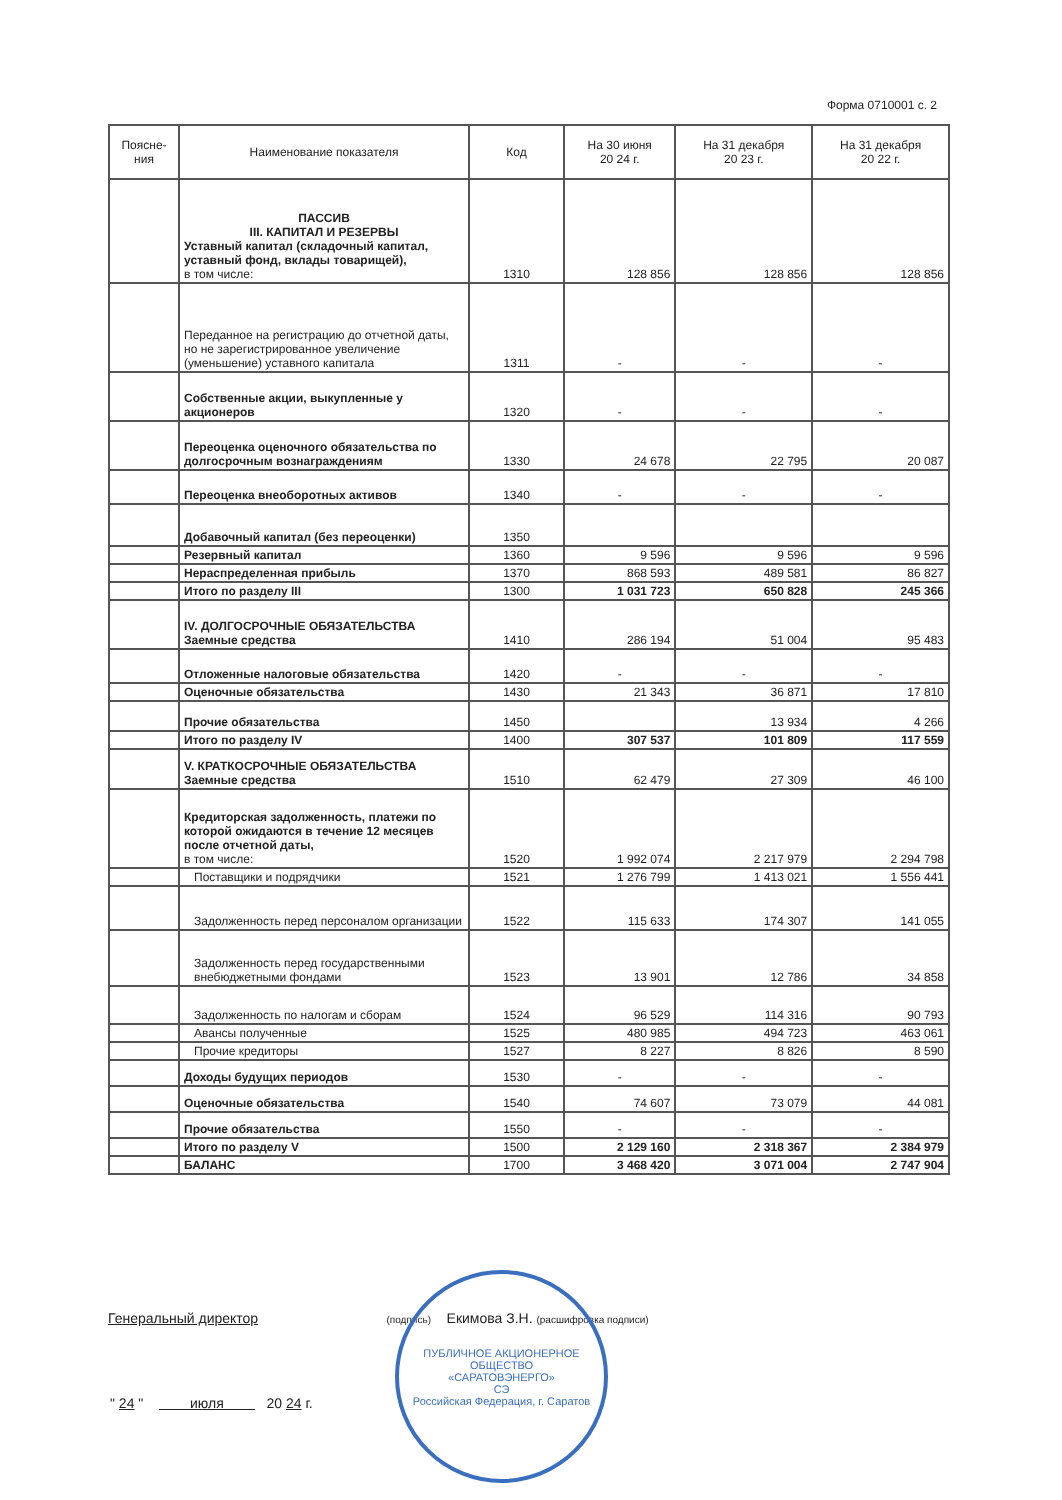Форма 0710001 с. 2
| Поясне- ния | Наименование показателя | Код | На 30 июня 20 24 г. | На 31 декабря 20 23 г. | На 31 декабря 20 22 г. |
| --- | --- | --- | --- | --- | --- |
| | ПАССИВ III. КАПИТАЛ И РЕЗЕРВЫ Уставный капитал (складочный капитал, уставный фонд, вклады товарищей), в том числе: | 1310 | 128 856 | 128 856 | 128 856 |
| | Переданное на регистрацию до отчетной даты, но не зарегистрированное увеличение (уменьшение) уставного капитала | 1311 | - | - | - |
| | Собственные акции, выкупленные у акционеров | 1320 | - | - | - |
| | Переоценка оценочного обязательства по долгосрочным вознаграждениям | 1330 | 24 678 | 22 795 | 20 087 |
| | Переоценка внеоборотных активов | 1340 | - | - | - |
| | Добавочный капитал (без переоценки) | 1350 | | | |
| | Резервный капитал | 1360 | 9 596 | 9 596 | 9 596 |
| | Нераспределенная прибыль | 1370 | 868 593 | 489 581 | 86 827 |
| | Итого по разделу III | 1300 | 1 031 723 | 650 828 | 245 366 |
| | IV. ДОЛГОСРОЧНЫЕ ОБЯЗАТЕЛЬСТВА Заемные средства | 1410 | 286 194 | 51 004 | 95 483 |
| | Отложенные налоговые обязательства | 1420 | - | - | - |
| | Оценочные обязательства | 1430 | 21 343 | 36 871 | 17 810 |
| | Прочие обязательства | 1450 | | 13 934 | 4 266 |
| | Итого по разделу IV | 1400 | 307 537 | 101 809 | 117 559 |
| | V. КРАТКОСРОЧНЫЕ ОБЯЗАТЕЛЬСТВА Заемные средства | 1510 | 62 479 | 27 309 | 46 100 |
| | Кредиторская задолженность, платежи по которой ожидаются в течение 12 месяцев после отчетной даты, в том числе: | 1520 | 1 992 074 | 2 217 979 | 2 294 798 |
| | Поставщики и подрядчики | 1521 | 1 276 799 | 1 413 021 | 1 556 441 |
| | Задолженность перед персоналом организации | 1522 | 115 633 | 174 307 | 141 055 |
| | Задолженность перед государственными внебюджетными фондами | 1523 | 13 901 | 12 786 | 34 858 |
| | Задолженность по налогам и сборам | 1524 | 96 529 | 114 316 | 90 793 |
| | Авансы полученные | 1525 | 480 985 | 494 723 | 463 061 |
| | Прочие кредиторы | 1527 | 8 227 | 8 826 | 8 590 |
| | Доходы будущих периодов | 1530 | - | - | - |
| | Оценочные обязательства | 1540 | 74 607 | 73 079 | 44 081 |
| | Прочие обязательства | 1550 | - | - | - |
| | Итого по разделу V | 1500 | 2 129 160 | 2 318 367 | 2 384 979 |
| | БАЛАНС | 1700 | 3 468 420 | 3 071 004 | 2 747 904 |
Генеральный директор (подпись) Екимова З.Н. (расшифровка подписи)
" 24 " июля 20 24 г.
ПУБЛИЧНОЕ АКЦИОНЕРНОЕ ОБЩЕСТВО
«САРАТОВЭНЕРГО»
СЭ
Российская Федерация, г. Саратов